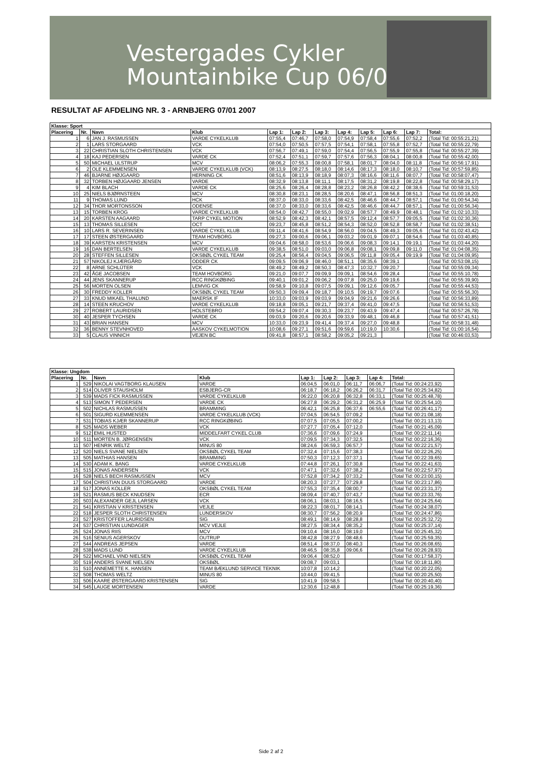Vestergades Cykler
Mountainbike Cup 06/07
RESULTAT AF AFDELING NR. 3 - ARNBJERG 07/01 2007
| Klasse: Sport | | | | | | | | | | | |
| --- | --- | --- | --- | --- | --- | --- | --- | --- | --- | --- | --- |
| Placering | Nr. | Navn | Klub | Lap 1: | Lap 2: | Lap 3: | Lap 4: | Lap 5: | Lap 6: | Lap 7: | Total: |
| 1 | 6 | JAN J. RASMUSSEN | VARDE CYKELKLUB | 07:55,4 | 07:46,7 | 07:58,0 | 07:54,9 | 07:58,4 | 07:55,6 | 07:52,2 | (Total Tid: 00:55:21,21) |
| 2 | 1 | LARS STORGAARD | VCK | 07:54,0 | 07:50,5 | 07:57,5 | 07:54,1 | 07:58,1 | 07:55,8 | 07:52,7 | (Total Tid: 00:55:22,79) |
| 3 | 22 | CHRISTIAN SLOTH CHRISTENSEN | VCK | 07:56,7 | 07:49,1 | 07:59,0 | 07:54,4 | 07:56,5 | 07:55,9 | 07:55,8 | (Total Tid: 00:55:27,39) |
| 4 | 18 | KAJ PEDERSEN | VARDE CK | 07:52,4 | 07:51,1 | 07:59,7 | 07:57,6 | 07:56,3 | 08:04,1 | 08:00,8 | (Total Tid: 00:55:42,00) |
| 5 | 50 | MICHAEL ULSTRUP | MCV | 08:06,2 | 07:55,3 | 08:00,8 | 07:58,1 | 08:01,7 | 08:04,0 | 08:11,8 | (Total Tid: 00:56:17,91) |
| 6 | 2 | OLE KLEMMENSEN | VARDE CYKELKLUB (VCK) | 08:13,9 | 08:27,5 | 08:18,0 | 08:14,6 | 08:17,3 | 08:18,0 | 08:10,7 | (Total Tid: 00:57:59,85) |
| 7 | 46 | BJARNE HØJGAARD | HERNING CK | 08:51,6 | 08:13,9 | 08:18,9 | 08:07,3 | 08:16,6 | 08:11,6 | 08:07,7 | (Total Tid: 00:58:07,47) |
| 8 | 32 | TORBEN HØJGAARD JENSEN | VARDE | 08:32,9 | 08:13,8 | 08:11,1 | 08:17,5 | 08:31,2 | 08:19,8 | 08:22,8 | (Total Tid: 00:58:29,17) |
| 9 | 4 | KIM BLACH | VARDE CK | 08:25,6 | 08:26,4 | 08:28,8 | 08:23,2 | 08:26,8 | 08:42,2 | 08:38,6 | (Total Tid: 00:59:31,53) |
| 10 | 25 | NIELS BJØRNSTEEN | MCV | 08:30,8 | 08:23,1 | 08:28,5 | 08:20,6 | 08:47,1 | 08:56,8 | 08:51,3 | (Total Tid: 01:00:18,20) |
| 11 | 9 | THOMAS LUND | HCK | 08:37,0 | 08:33,0 | 08:33,6 | 08:42,5 | 08:46,6 | 08:44,7 | 08:57,1 | (Total Tid: 01:00:54,34) |
| 12 | 34 | THOR MORTONSSON | ODENSE | 08:37,0 | 08:33,0 | 08:33,6 | 08:42,5 | 08:46,6 | 08:44,7 | 08:57,1 | (Total Tid: 01:00:56,34) |
| 13 | 15 | TORBEN KROG | VARDE CYKELKLUB | 08:54,0 | 08:42,7 | 08:55,0 | 09:02,9 | 08:57,7 | 08:49,9 | 08:48,1 | (Total Tid: 01:02:10,33) |
| 14 | 20 | KARSTEN AAGAARD | TARP CYKEL MOTION | 08:52,9 | 08:42,3 | 08:42,1 | 08:57,5 | 09:12,4 | 08:57,7 | 09:05,5 | (Total Tid: 01:02:30,36) |
| 15 | 13 | THOMAS SILLESEN | OCT | 09:23,7 | 08:45,8 | 08:51,2 | 08:54,3 | 08:52,0 | 08:52,8 | 08:58,7 | (Total Tid: 01:02:38,51) |
| 16 | 10 | LARS R. SEVERINSEN | VARDE CYKEL KLUB | 09:11,4 | 08:41,6 | 08:54,9 | 08:56,0 | 09:04,5 | 08:49,3 | 09:05,6 | (Total Tid: 01:02:43,42) |
| 17 | 17 | STEEN ØSTERGAARD | TEAM HOVBORG | 09:27,3 | 09:00,6 | 09:06,1 | 09:03,2 | 09:01,9 | 09:07,1 | 08:54,6 | (Total Tid: 01:03:40,85) |
| 18 | 39 | KARSTEN KRISTENSEN | MCV | 09:04,6 | 08:58,0 | 08:53,6 | 09:06,6 | 09:08,3 | 09:14,1 | 09:19,1 | (Total Tid: 01:03:44,20) |
| 19 | 16 | DAN BERTELSEN | VARDE CYKELKLUB | 09:38,5 | 08:51,0 | 09:03,0 | 09:06,8 | 09:08,1 | 09:09,8 | 09:11,0 | (Total Tid: 01:04:08,35) |
| 20 | 28 | STEFFEN SILLESEN | OKSBØL CYKEL TEAM | 09:25,4 | 08:56,4 | 09:04,5 | 09:06,5 | 09:11,8 | 09:05,4 | 09:19,9 | (Total Tid: 01:04:09,95) |
| 21 | 57 | NIKOLEJ KJÆRGÅRD | ODDER CK | 09:09,5 | 09:06,9 | 08:46,0 | 08:51,1 | 08:35,6 | 08:39,1 | | (Total Tid: 00:53:08,15) |
| 22 | 8 | ARNE SCHLÜTER | VCK | 08:49,2 | 08:49,2 | 08:50,3 | 08:47,3 | 10:32,7 | 09:20,7 | | (Total Tid: 00:55:09,34) |
| 23 | 42 | ÅGE JACOBSEN | TEAM HOVBORG | 09:21,0 | 09:07,7 | 09:09,9 | 09:09,1 | 08:54,6 | 09:28,4 | | (Total Tid: 00:55:10,78) |
| 24 | 44 | JENS SKANNERUP | RCC RINGKØBING | 09:40,1 | 09:01,2 | 09:06,2 | 09:07,8 | 09:25,0 | 09:19,6 | | (Total Tid: 00:55:39,90) |
| 25 | 56 | MORTEN OLSEN | LEMVIG CK | 09:58,9 | 09:10,8 | 09:07,5 | 09:09,1 | 09:12,6 | 09:05,7 | | (Total Tid: 00:55:44,53) |
| 26 | 30 | FREDDY KOLLER | OKSBØL CYKEL TEAM | 09:50,3 | 09:09,4 | 09:18,7 | 09:10,5 | 09:19,7 | 09:07,6 | | (Total Tid: 00:55:56,30) |
| 27 | 33 | KNUD MIKAEL THALUND | MAERSK IF | 10:33,0 | 09:03,9 | 09:03,9 | 09:04,9 | 09:21,6 | 09:26,6 | | (Total Tid: 00:56:33,89) |
| 28 | 14 | STEEN KRUCHOV | VARDE CYKELKLUB | 09:18,8 | 09:05,1 | 09:21,7 | 09:37,4 | 09:41,0 | 09:47,5 | | (Total Tid: 00:56:51,53) |
| 29 | 27 | ROBERT LAURIDSEN | HOLSTEBRO | 09:54,2 | 09:07,4 | 09:30,3 | 09:23,7 | 09:43,9 | 09:47,4 | | (Total Tid: 00:57:26,78) |
| 30 | 40 | JESPER TYCHSEN | VARDE CK | 09:03,9 | 09:20,6 | 09:20,6 | 09:33,9 | 09:48,1 | 09:46,8 | | (Total Tid: 00:57:41,51) |
| 31 | 43 | BRIAN HANSEN | MCV | 10:33,0 | 09:23,9 | 09:41,4 | 09:37,4 | 09:27,0 | 09:48,8 | | (Total Tid: 00:58:31,48) |
| 32 | 36 | BENNY STEVNHOVED | AASKOV CYKELMOTION | 10:08,6 | 09:27,1 | 09:51,6 | 09:59,6 | 10:19,0 | 10:30,6 | | (Total Tid: 01:00:16,54) |
| 33 | 5 | CLAUS VINNICH | VEJEN BC | 09:41,8 | 08:57,1 | 08:58,2 | 09:05,2 | 09:21,3 | | | (Total Tid: 00:46:03,53) |
| Klasse: Ungdom | | | | | | | | |
| --- | --- | --- | --- | --- | --- | --- | --- | --- |
| Placering | Nr. | Navn | Klub | Lap 1: | Lap 2: | Lap 3: | Lap 4: | Total: |
| 1 | 529 | NIKOLAI VAGTBORG KLAUSEN | VARDE | 06:04,5 | 06:01,0 | 06:11,7 | 06:06,7 | (Total Tid: 00:24:23,92) |
| 2 | 514 | OLIVER STAUSHOLM | ESBJERG-CR | 06:18,7 | 06:18,2 | 06:26,2 | 06:31,7 | (Total Tid: 00:25:34,82) |
| 3 | 539 | MADS FICK RASMUSSEN | VARDE CYKELKLUB | 06:22,0 | 06:20,8 | 06:32,8 | 06:33,1 | (Total Tid: 00:25:48,78) |
| 4 | 513 | SIMON T PEDERSEN | VARDE CK | 06:27,8 | 06:29,2 | 06:31,2 | 06:25,9 | (Total Tid: 00:25:54,10) |
| 5 | 502 | NICHLAS RASMUSSEN | BRAMMING | 06:42,1 | 06:25,8 | 06:37,6 | 06:55,6 | (Total Tid: 00:26:41,17) |
| 6 | 501 | SIGURD KLEMMENSEN | VARDE CYKELKLUB (VCK) | 07:04,5 | 06:54,5 | 07:09,2 | | (Total Tid: 00:21:08,18) |
| 7 | 531 | TOBIAS KJÆR SKANNERUP | RCC RINGKØBING | 07:07,5 | 07:05,5 | 07:00,2 | | (Total Tid: 00:21:13,13) |
| 8 | 525 | MADS WEBER | VCK | 07:27,7 | 07:05,4 | 07:12,0 | | (Total Tid: 00:21:45,09) |
| 9 | 512 | EMIL HUSTED | MIDDELFART CYKEL CLUB | 07:36,6 | 07:09,6 | 07:24,9 | | (Total Tid: 00:22:11,14) |
| 10 | 511 | MORTEN B. JØRGENSEN | VCK | 07:09,5 | 07:34,3 | 07:32,5 | | (Total Tid: 00:22:16,36) |
| 11 | 507 | HENRIK WELTZ | MINUS 80 | 08:24,6 | 06:59,3 | 06:57,7 | | (Total Tid: 00:22:21,57) |
| 12 | 520 | NIELS SVANE NIELSEN | OKSBØL CYKEL TEAM | 07:32,4 | 07:15,6 | 07:38,3 | | (Total Tid: 00:22:26,25) |
| 13 | 505 | MATHIAS HANSEN | BRAMMING | 07:50,3 | 07:12,3 | 07:37,1 | | (Total Tid: 00:22:39,65) |
| 14 | 530 | ADAM K. BANG | VARDE CYKELKLUB | 07:44,8 | 07:26,1 | 07:30,8 | | (Total Tid: 00:22:41,63) |
| 15 | 515 | JONAS ANDERSEN | VCK | 07:47,1 | 07:32,6 | 07:38,2 | | (Total Tid: 00:22:57,97) |
| 16 | 528 | NIELS BECH RASMUSSEN | MCV | 07:52,8 | 07:34,2 | 07:33,2 | | (Total Tid: 00:23:00,15) |
| 17 | 504 | CHRISTIAN DUUS STORGAARD | VARDE | 08:20,3 | 07:27,7 | 07:29,8 | | (Total Tid: 00:23:17,86) |
| 18 | 517 | JONAS KOLLER | OKSBØL CYKEL TEAM | 07:55,3 | 07:35,4 | 08:00,7 | | (Total Tid: 00:23:31,37) |
| 19 | 521 | RASMUS BECK KNUDSEN | ECR | 08:09,4 | 07:40,7 | 07:43,7 | | (Total Tid: 00:23:33,76) |
| 20 | 503 | ALEXANDER GEJL LARSEN | VCK | 08:06,1 | 08:03,1 | 08:16,5 | | (Total Tid: 00:24:25,64) |
| 21 | 541 | KRISTIAN V KRISTENSEN | VEJLE | 08:22,3 | 08:01,7 | 08:14,1 | | (Total Tid: 00:24:38,07) |
| 22 | 518 | JESPER SLOTH CHRISTENSEN | LUNDERSKOV | 08:30,7 | 07:56,2 | 08:20,9 | | (Total Tid: 00:24:47,86) |
| 23 | 527 | KRISTOFFER LAURIDSEN | SIG | 08:49,1 | 08:14,9 | 08:28,8 | | (Total Tid: 00:25:32,72) |
| 24 | 537 | CHRISTIAN LUNDAGER | MCV VEJLE | 08:27,5 | 08:34,4 | 08:35,2 | | (Total Tid: 00:25:37,14) |
| 25 | 524 | JONAS RIIS | MCV | 09:10,4 | 08:16,0 | 08:19,0 | | (Total Tid: 00:25:45,32) |
| 26 | 516 | SENIUS AGERSKOV | OUTRUP | 08:42,8 | 08:27,9 | 08:48,6 | | (Total Tid: 00:25:59,35) |
| 27 | 544 | ANDREAS JEPSEN | VARDE | 08:51,4 | 08:37,0 | 08:40,3 | | (Total Tid: 00:26:08,65) |
| 28 | 538 | MADS LUND | VARDE CYKELKLUB | 08:46,5 | 08:35,8 | 09:06,6 | | (Total Tid: 00:26:28,93) |
| 29 | 522 | MICHAEL VIND NIELSEN | OKSBØL CYKEL TEAM | 09:06,4 | 08:52,0 | | | (Total Tid: 00:17:58,37) |
| 30 | 519 | ANDERS SVANE NIELSEN | OKSBØL | 09:08,7 | 09:03,1 | | | (Total Tid: 00:18:11,80) |
| 31 | 510 | ANNEMETTE K. HANSEN | TEAM BÆKLUND SERVICE TEKNIK | 10:07,8 | 10:14,2 | | | (Total Tid: 00:20:22,05) |
| 32 | 508 | THOMAS WELTZ | MINUS 80 | 10:44,0 | 09:41,5 | | | (Total Tid: 00:20:25,50) |
| 33 | 506 | KAARE ØSTERGAARD KRISTENSEN | SIG | 10:41,9 | 09:58,5 | | | (Total Tid: 00:20:40,40) |
| 34 | 545 | LAUGE MORTENSEN | VARDE | 12:30,6 | 12:48,8 | | | (Total Tid: 00:25:19,36) |
Side 2 af 2